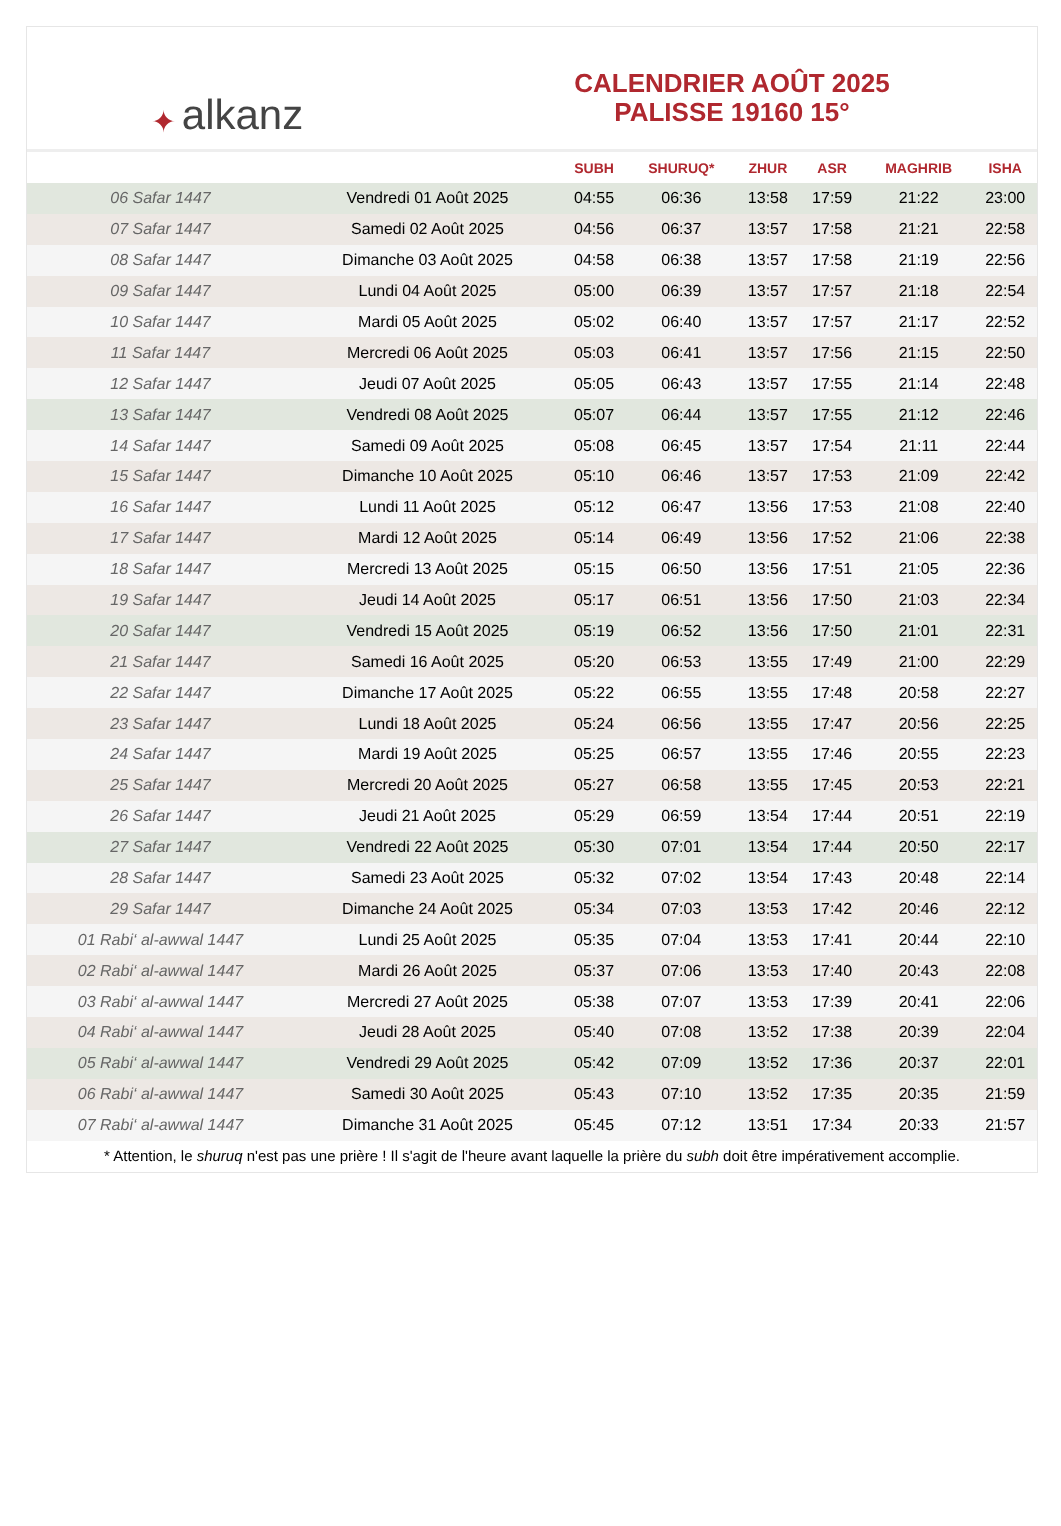✦ alkanz
CALENDRIER AOÛT 2025
PALISSE 19160 15°
| | | SUBH | SHURUQ* | ZHUR | ASR | MAGHRIB | ISHA |
| --- | --- | --- | --- | --- | --- | --- | --- |
| 06 Safar 1447 | Vendredi 01 Août 2025 | 04:55 | 06:36 | 13:58 | 17:59 | 21:22 | 23:00 |
| 07 Safar 1447 | Samedi 02 Août 2025 | 04:56 | 06:37 | 13:57 | 17:58 | 21:21 | 22:58 |
| 08 Safar 1447 | Dimanche 03 Août 2025 | 04:58 | 06:38 | 13:57 | 17:58 | 21:19 | 22:56 |
| 09 Safar 1447 | Lundi 04 Août 2025 | 05:00 | 06:39 | 13:57 | 17:57 | 21:18 | 22:54 |
| 10 Safar 1447 | Mardi 05 Août 2025 | 05:02 | 06:40 | 13:57 | 17:57 | 21:17 | 22:52 |
| 11 Safar 1447 | Mercredi 06 Août 2025 | 05:03 | 06:41 | 13:57 | 17:56 | 21:15 | 22:50 |
| 12 Safar 1447 | Jeudi 07 Août 2025 | 05:05 | 06:43 | 13:57 | 17:55 | 21:14 | 22:48 |
| 13 Safar 1447 | Vendredi 08 Août 2025 | 05:07 | 06:44 | 13:57 | 17:55 | 21:12 | 22:46 |
| 14 Safar 1447 | Samedi 09 Août 2025 | 05:08 | 06:45 | 13:57 | 17:54 | 21:11 | 22:44 |
| 15 Safar 1447 | Dimanche 10 Août 2025 | 05:10 | 06:46 | 13:57 | 17:53 | 21:09 | 22:42 |
| 16 Safar 1447 | Lundi 11 Août 2025 | 05:12 | 06:47 | 13:56 | 17:53 | 21:08 | 22:40 |
| 17 Safar 1447 | Mardi 12 Août 2025 | 05:14 | 06:49 | 13:56 | 17:52 | 21:06 | 22:38 |
| 18 Safar 1447 | Mercredi 13 Août 2025 | 05:15 | 06:50 | 13:56 | 17:51 | 21:05 | 22:36 |
| 19 Safar 1447 | Jeudi 14 Août 2025 | 05:17 | 06:51 | 13:56 | 17:50 | 21:03 | 22:34 |
| 20 Safar 1447 | Vendredi 15 Août 2025 | 05:19 | 06:52 | 13:56 | 17:50 | 21:01 | 22:31 |
| 21 Safar 1447 | Samedi 16 Août 2025 | 05:20 | 06:53 | 13:55 | 17:49 | 21:00 | 22:29 |
| 22 Safar 1447 | Dimanche 17 Août 2025 | 05:22 | 06:55 | 13:55 | 17:48 | 20:58 | 22:27 |
| 23 Safar 1447 | Lundi 18 Août 2025 | 05:24 | 06:56 | 13:55 | 17:47 | 20:56 | 22:25 |
| 24 Safar 1447 | Mardi 19 Août 2025 | 05:25 | 06:57 | 13:55 | 17:46 | 20:55 | 22:23 |
| 25 Safar 1447 | Mercredi 20 Août 2025 | 05:27 | 06:58 | 13:55 | 17:45 | 20:53 | 22:21 |
| 26 Safar 1447 | Jeudi 21 Août 2025 | 05:29 | 06:59 | 13:54 | 17:44 | 20:51 | 22:19 |
| 27 Safar 1447 | Vendredi 22 Août 2025 | 05:30 | 07:01 | 13:54 | 17:44 | 20:50 | 22:17 |
| 28 Safar 1447 | Samedi 23 Août 2025 | 05:32 | 07:02 | 13:54 | 17:43 | 20:48 | 22:14 |
| 29 Safar 1447 | Dimanche 24 Août 2025 | 05:34 | 07:03 | 13:53 | 17:42 | 20:46 | 22:12 |
| 01 Rabi‘ al-awwal 1447 | Lundi 25 Août 2025 | 05:35 | 07:04 | 13:53 | 17:41 | 20:44 | 22:10 |
| 02 Rabi‘ al-awwal 1447 | Mardi 26 Août 2025 | 05:37 | 07:06 | 13:53 | 17:40 | 20:43 | 22:08 |
| 03 Rabi‘ al-awwal 1447 | Mercredi 27 Août 2025 | 05:38 | 07:07 | 13:53 | 17:39 | 20:41 | 22:06 |
| 04 Rabi‘ al-awwal 1447 | Jeudi 28 Août 2025 | 05:40 | 07:08 | 13:52 | 17:38 | 20:39 | 22:04 |
| 05 Rabi‘ al-awwal 1447 | Vendredi 29 Août 2025 | 05:42 | 07:09 | 13:52 | 17:36 | 20:37 | 22:01 |
| 06 Rabi‘ al-awwal 1447 | Samedi 30 Août 2025 | 05:43 | 07:10 | 13:52 | 17:35 | 20:35 | 21:59 |
| 07 Rabi‘ al-awwal 1447 | Dimanche 31 Août 2025 | 05:45 | 07:12 | 13:51 | 17:34 | 20:33 | 21:57 |
* Attention, le shuruq n'est pas une prière ! Il s'agit de l'heure avant laquelle la prière du subh doit être impérativement accomplie.